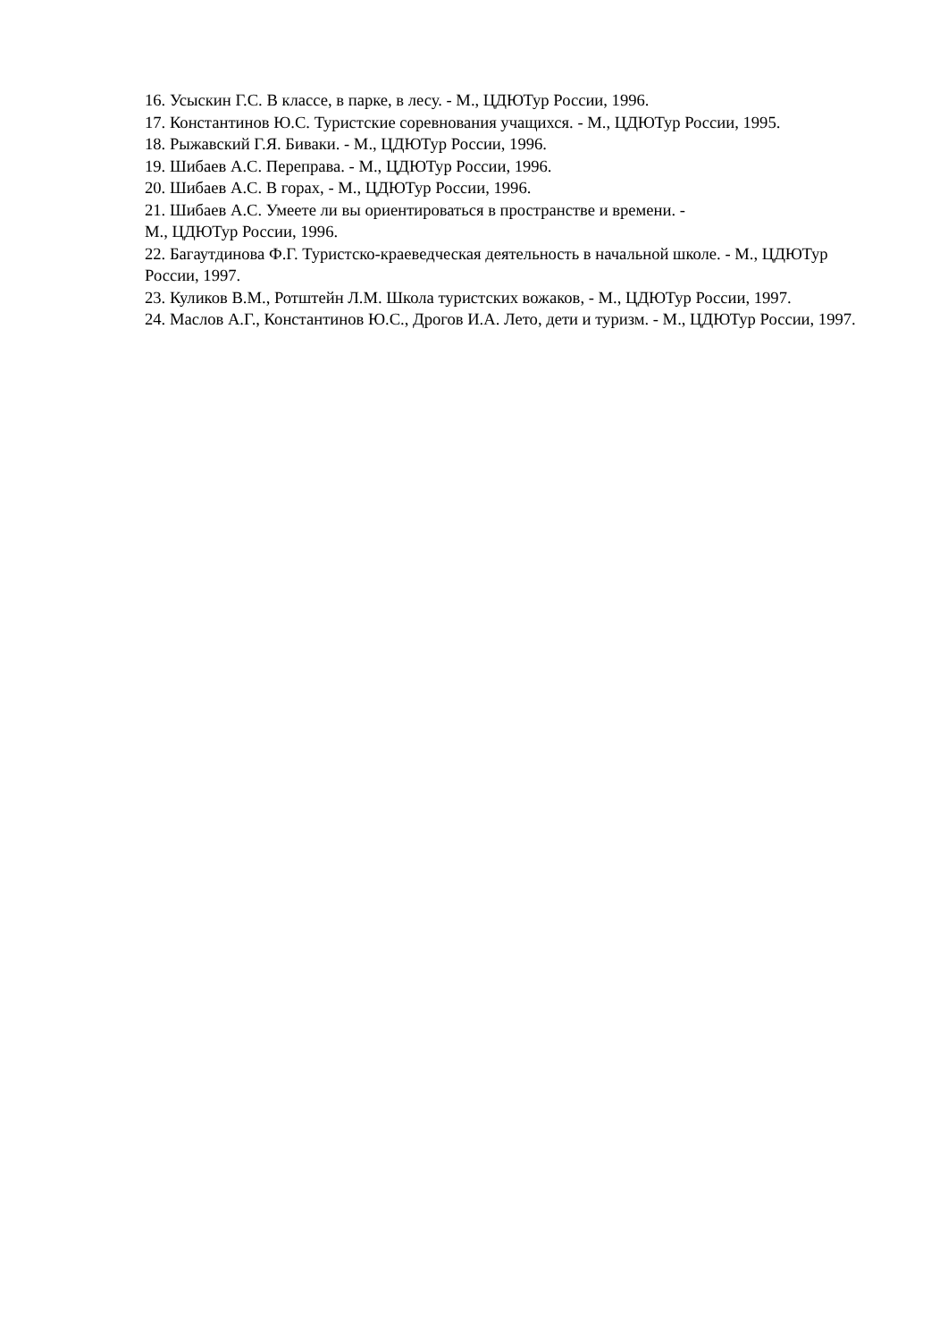16. Усыскин Г.С. В классе, в парке, в лесу. - М., ЦДЮТур России, 1996.
17. Константинов Ю.С. Туристские соревнования учащихся. - М., ЦДЮТур России, 1995.
18. Рыжавский Г.Я. Биваки. - М., ЦДЮТур России, 1996.
19. Шибаев А.С. Переправа. - М., ЦДЮТур России, 1996.
20. Шибаев А.С. В горах, - М., ЦДЮТур России, 1996.
21. Шибаев А.С. Умеете ли вы ориентироваться в пространстве и времени. -
М., ЦДЮТур России, 1996.
22. Багаутдинова Ф.Г. Туристско-краеведческая деятельность в начальной школе. - М., ЦДЮТур России, 1997.
23. Куликов В.М., Ротштейн Л.М. Школа туристских вожаков, - М., ЦДЮТур России, 1997.
24. Маслов А.Г., Константинов Ю.С., Дрогов И.А. Лето, дети и туризм. - М., ЦДЮТур России, 1997.